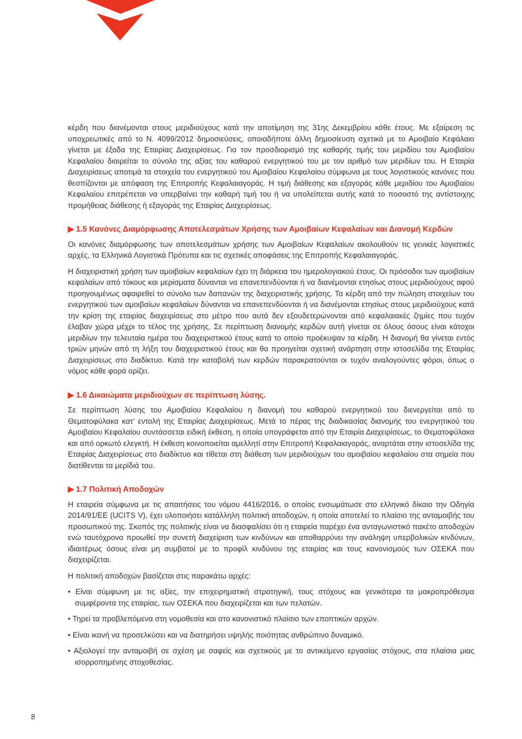κέρδη που διανέμονται στους μεριδιούχους κατά την αποτίμηση της 31ης Δεκεμβρίου κάθε έτους. Με εξαίρεση τις υποχρεωτικές από το Ν. 4099/2012 δημοσιεύσεις, οποιαδήποτε άλλη δημοσίευση σχετικά με το Αμοιβαίο Κεφάλαιο γίνεται με έξοδα της Εταιρίας Διαχειρίσεως. Για τον προσδιορισμό της καθαρής τιμής του μεριδίου του Αμοιβαίου Κεφαλαίου διαιρείται το σύνολο της αξίας του καθαρού ενεργητικού του με τον αριθμό των μεριδίων του. Η Εταιρία Διαχειρίσεως αποτιμά τα στοιχεία του ενεργητικού του Αμοιβαίου Κεφαλαίου σύμφωνα με τους λογιστικούς κανόνες που θεσπίζονται με απόφαση της Επιτροπής Κεφαλαιαγοράς. Η τιμή διάθεσης και εξαγοράς κάθε μεριδίου του Αμοιβαίου Κεφαλαίου επιτρέπεται να υπερβαίνει την καθαρή τιμή του ή να υπολείπεται αυτής κατά το ποσοστό της αντίστοιχης προμήθειας διάθεσης ή εξαγοράς της Εταιρίας Διαχειρίσεως.
▶ 1.5 Κανόνες Διαμόρφωσης Αποτελεσμάτων Χρήσης των Αμοιβαίων Κεφαλαίων και Διανομή Κερδών
Οι κανόνες διαμόρφωσης των αποτελεσμάτων χρήσης των Αμοιβαίων Κεφαλαίων ακολουθούν τις γενικές λογιστικές αρχές, τα Ελληνικά Λογιστικά Πρότυπα και τις σχετικές αποφάσεις της Επιτροπής Κεφαλαιαγοράς.
Η διαχειριστική χρήση των αμοιβαίων κεφαλαίων έχει τη διάρκεια του ημερολογιακού έτους. Οι πρόσοδοι των αμοιβαίων κεφαλαίων από τόκους και μερίσματα δύνανται να επανεπενδύονται ή να διανέμονται ετησίως στους μεριδιούχους αφού προηγουμένως αφαιρεθεί το σύνολο των δαπανών της διαχειριστικής χρήσης. Τα κέρδη από την πώληση στοιχείων του ενεργητικού των αμοιβαίων κεφαλαίων δύνανται να επανεπενδύονται ή να διανέμονται ετησίως στους μεριδιούχους κατά την κρίση της εταιρίας διαχειρίσεως στο μέτρο που αυτά δεν εξουδετερώνονται από κεφαλαιακές ζημίες που τυχόν έλαβαν χώρα μέχρι το τέλος της χρήσης. Σε περίπτωση διανομής κερδών αυτή γίνεται σε όλους όσους είναι κάτοχοι μεριδίων την τελευταία ημέρα του διαχειριστικού έτους κατά το οποίο προέκυψαν τα κέρδη. Η διανομή θα γίνεται εντός τριών μηνών από τη λήξη του διαχειριστικού έτους και θα προηγείται σχετική ανάρτηση στην ιστοσελίδα της Εταιρίας Διαχειρίσεως στο διαδίκτυο. Κατά την καταβολή των κερδών παρακρατούνται οι τυχόν αναλογούντες φόροι, όπως ο νόμος κάθε φορά ορίζει.
▶ 1.6 Δικαιώματα μεριδιούχων σε περίπτωση λύσης.
Σε περίπτωση λύσης του Αμοιβαίου Κεφαλαίου η διανομή του καθαρού ενεργητικού του διενεργείται από το Θεματοφύλακα κατ’ εντολή της Εταιρίας Διαχειρίσεως. Μετά το πέρας της διαδικασίας διανομής του ενεργητικού του Αμοιβαίου Κεφαλαίου συντάσσεται ειδική έκθεση, η οποία υπογράφεται από την Εταιρία Διαχειρίσεως, το Θεματοφύλακα και από ορκωτό ελεγκτή. Η έκθεση κοινοποιείται αμελλητί στην Επιτροπή Κεφαλαιαγοράς, αναρτάται στην ιστοσελίδα της Εταιρίας Διαχειρίσεως στο διαδίκτυο και τίθεται στη διάθεση των μεριδιούχων του αμοιβαίου κεφαλαίου στα σημεία που διατίθενται τα μερίδιά του.
▶ 1.7 Πολιτική Αποδοχών
Η εταιρεία σύμφωνα με τις απαιτήσεις του νόμου 4416/2016, ο οποίος ενσωμάτωσε στο ελληνικό δίκαιο την Οδηγία 2014/91/ΕΕ (UCITS V), έχει υλοποιήσει κατάλληλη πολιτική αποδοχών, η οποία αποτελεί το πλαίσιο της ανταμοιβής του προσωπικού της. Σκοπός της πολιτικής είναι να διασφαλίσει ότι η εταιρεία παρέχει ένα ανταγωνιστικό πακέτο αποδοχών ενώ ταυτόχρονα προωθεί την συνετή διαχείριση των κινδύνων και αποθαρρύνει την ανάληψη υπερβολικών κινδύνων, ιδιαιτέρως όσους είναι μη συμβατοί με το προφίλ κινδύνου της εταιρίας και τους κανονισμούς των ΟΣΕΚΑ που διαχειρίζεται.
Η πολιτική αποδοχών βασίζεται στις παρακάτω αρχές:
• Είναι σύμφωνη με τις αξίες, την επιχειρηματική στρατηγική, τους στόχους και γενικότερα τα μακροπρόθεσμα συμφέροντα της εταιρίας, των ΟΣΕΚΑ που διαχειρίζεται και των πελατών.
• Τηρεί τα προβλεπόμενα στη νομοθεσία και στο κανονιστικό πλαίσιο των εποπτικών αρχών.
• Είναι ικανή να προσελκύσει και να διατηρήσει υψηλής ποιότητας ανθρώπινο δυναμικό.
• Αξιολογεί την ανταμοιβή σε σχέση με σαφείς και σχετικούς με το αντικείμενο εργασίας στόχους, στα πλαίσια μιας ισορροπημένης στοχοθεσίας.
8